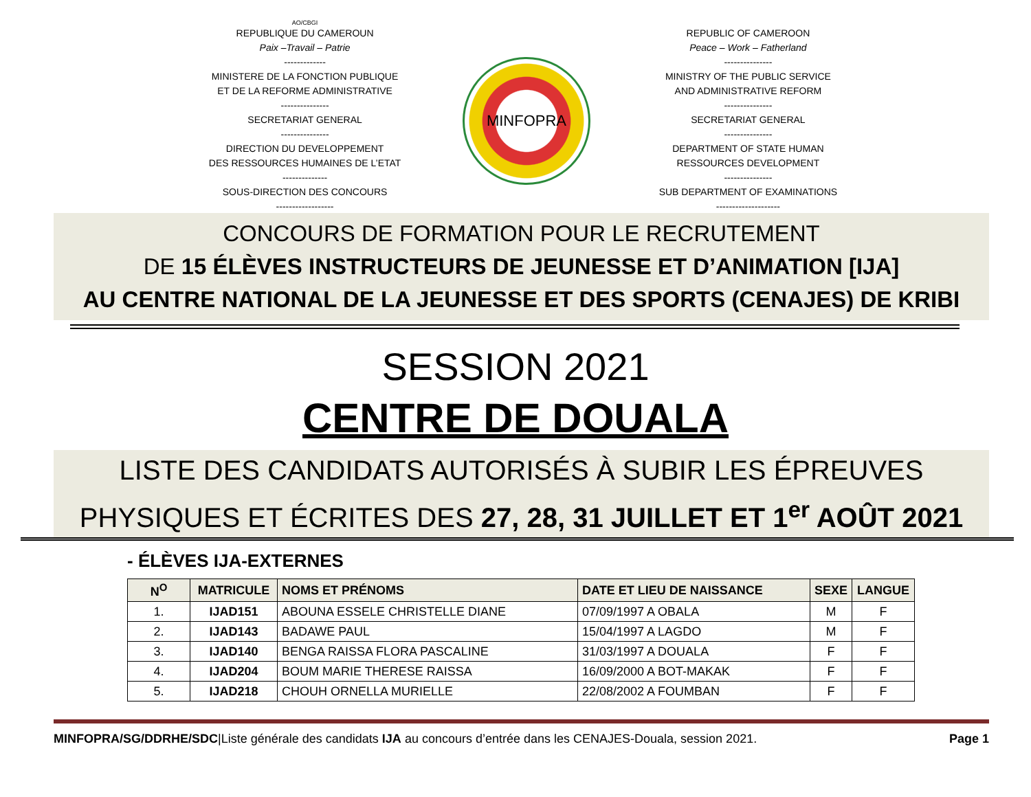AO/CBGI
REPUBLIQUE DU CAMEROUN
Paix –Travail – Patrie
-------------
MINISTERE DE LA FONCTION PUBLIQUE
ET DE LA REFORME ADMINISTRATIVE
---------------
SECRETARIAT GENERAL
---------------
DIRECTION DU DEVELOPPEMENT
DES RESSOURCES HUMAINES DE L’ETAT
--------------
SOUS-DIRECTION DES CONCOURS
------------------
MINFOPRA
REPUBLIC OF CAMEROON
Peace – Work – Fatherland
---------------
MINISTRY OF THE PUBLIC SERVICE
AND ADMINISTRATIVE REFORM
---------------
SECRETARIAT GENERAL
---------------
DEPARTMENT OF STATE HUMAN
RESSOURCES DEVELOPMENT
---------------
SUB DEPARTMENT OF EXAMINATIONS
--------------------
CONCOURS DE FORMATION POUR LE RECRUTEMENT
DE 15 ÉLÈVES INSTRUCTEURS DE JEUNESSE ET D’ANIMATION [IJA]
AU CENTRE NATIONAL DE LA JEUNESSE ET DES SPORTS (CENAJES) DE KRIBI
SESSION 2021
CENTRE DE DOUALA
LISTE DES CANDIDATS AUTORISÉS À SUBIR LES ÉPREUVES
PHYSIQUES ET ÉCRITES DES 27, 28, 31 JUILLET ET 1<sup>er</sup> AOÛT 2021
- ÉLÈVES IJA-EXTERNES
| N<sup>O</sup> | MATRICULE | NOMS ET PRÉNOMS | DATE ET LIEU DE NAISSANCE | SEXE | LANGUE |
| --- | --- | --- | --- | --- | --- |
| 1. | IJAD151 | ABOUNA ESSELE CHRISTELLE DIANE | 07/09/1997 A OBALA | M | F |
| 2. | IJAD143 | BADAWE PAUL | 15/04/1997 A LAGDO | M | F |
| 3. | IJAD140 | BENGA RAISSA FLORA PASCALINE | 31/03/1997 A DOUALA | F | F |
| 4. | IJAD204 | BOUM MARIE THERESE RAISSA | 16/09/2000 A BOT-MAKAK | F | F |
| 5. | IJAD218 | CHOUH ORNELLA MURIELLE | 22/08/2002 A FOUMBAN | F | F |
MINFOPRA/SG/DDRHE/SDC|Liste générale des candidats IJA au concours d’entrée dans les CENAJES-Douala, session 2021. Page 1